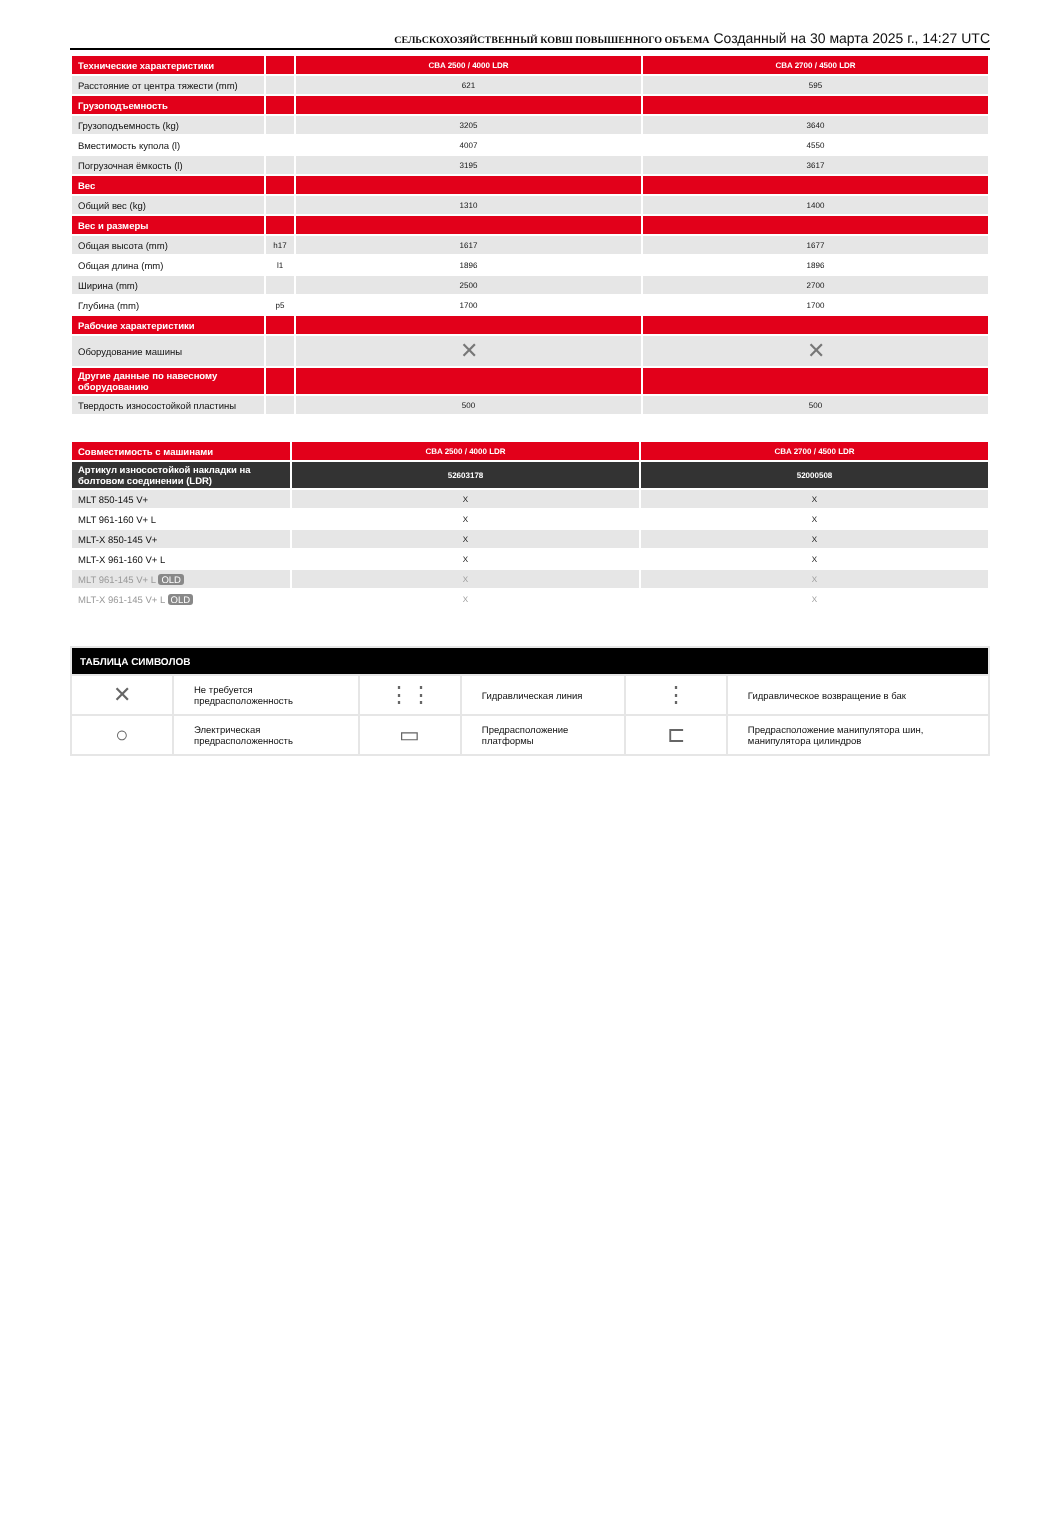СЕЛЬСКОХОЗЯЙСТВЕННЫЙ КОВШ ПОВЫШЕННОГО ОБЪЕМА Созданный на 30 марта 2025 г., 14:27 UTC
| Технические характеристики | | CBA 2500 / 4000 LDR | CBA 2700 / 4500 LDR |
| Расстояние от центра тяжести (mm) | | 621 | 595 |
| Грузоподъемность | | | |
| Грузоподъемность (kg) | | 3205 | 3640 |
| Вместимость купола (l) | | 4007 | 4550 |
| Погрузочная ёмкость (l) | | 3195 | 3617 |
| Вес | | | |
| Общий вес (kg) | | 1310 | 1400 |
| Вес и размеры | | | |
| Общая высота (mm) | h17 | 1617 | 1677 |
| Общая длина (mm) | l1 | 1896 | 1896 |
| Ширина (mm) | | 2500 | 2700 |
| Глубина (mm) | p5 | 1700 | 1700 |
| Рабочие характеристики | | | |
| Оборудование машины | | ✕ | ✕ |
| Другие данные по навесному оборудованию | | | |
| Твердость износостойкой пластины | | 500 | 500 |
| Совместимость с машинами | CBA 2500 / 4000 LDR | CBA 2700 / 4500 LDR |
| Артикул износостойкой накладки на болтовом соединении (LDR) | 52603178 | 52000508 |
| MLT 850-145 V+ | X | X |
| MLT 961-160 V+ L | X | X |
| MLT-X 850-145 V+ | X | X |
| MLT-X 961-160 V+ L | X | X |
| MLT 961-145 V+ L OLD | X | X |
| MLT-X 961-145 V+ L OLD | X | X |
| ТАБЛИЦА СИМВОЛОВ | | | | | |
| --- | --- | --- | --- | --- | --- |
| ✕ | Не требуется предрасположенность | ⋮⋮ | Гидравлическая линия | ⋮ | Гидравлическое возвращение в бак |
| ○ | Электрическая предрасположенность | ▭ | Предрасположение платформы | ⊏ | Предрасположение манипулятора шин, манипулятора цилиндров |